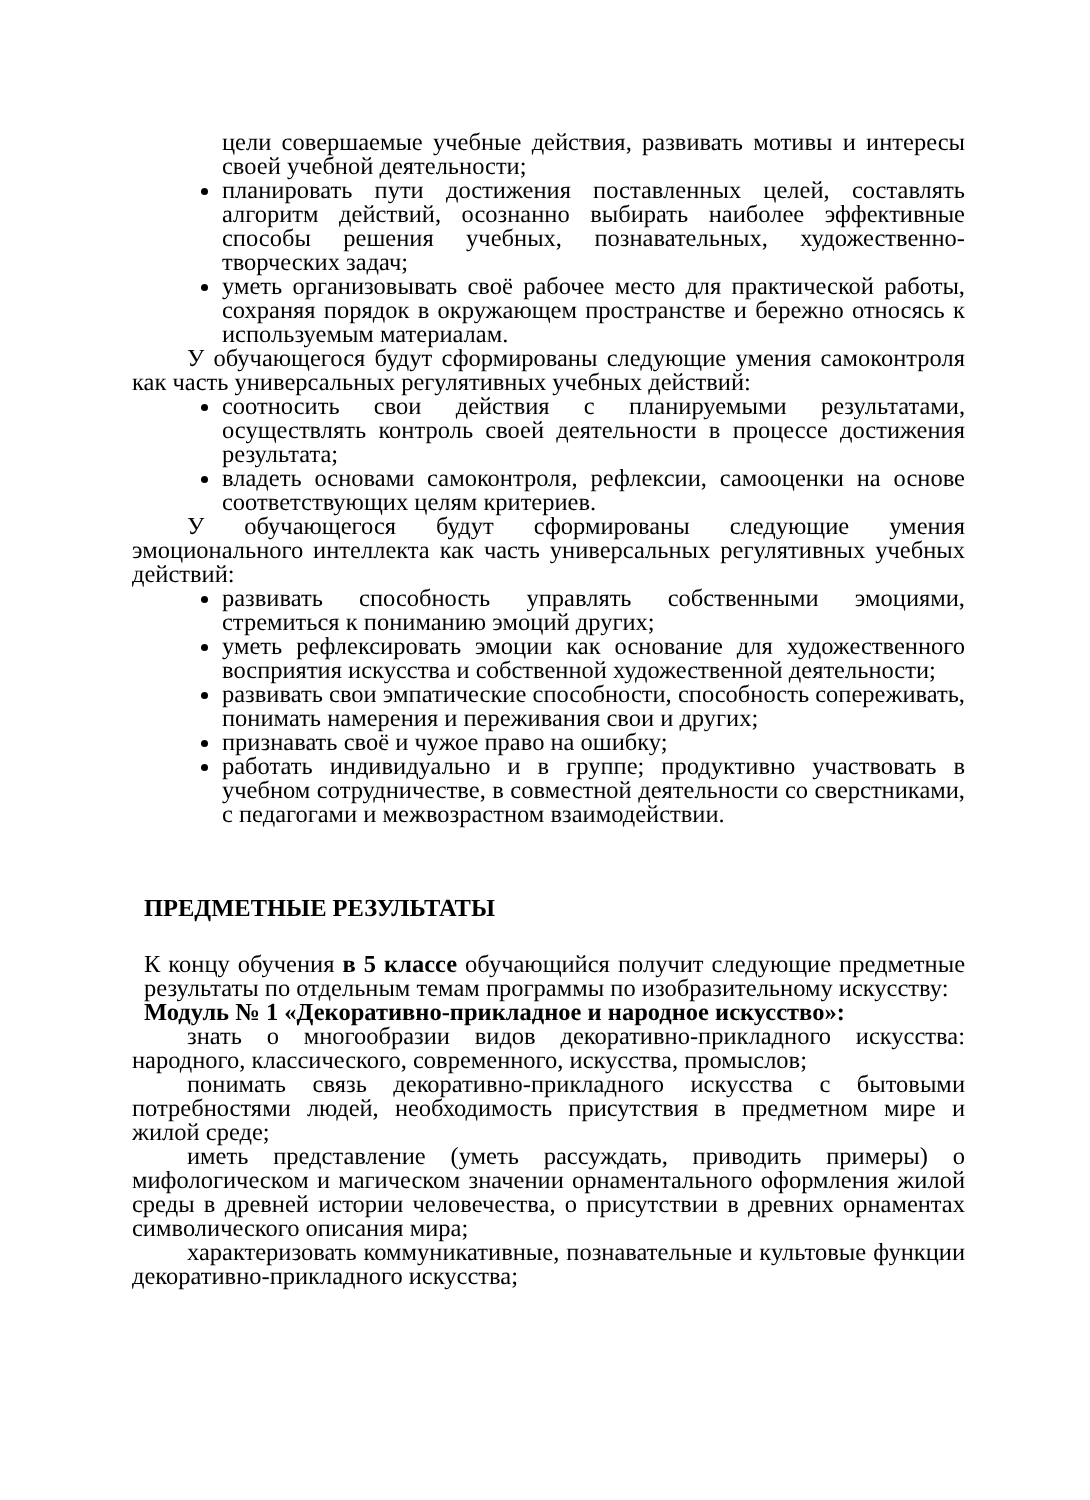цели совершаемые учебные действия, развивать мотивы и интересы своей учебной деятельности;
планировать пути достижения поставленных целей, составлять алгоритм действий, осознанно выбирать наиболее эффективные способы решения учебных, познавательных, художественно-творческих задач;
уметь организовывать своё рабочее место для практической работы, сохраняя порядок в окружающем пространстве и бережно относясь к используемым материалам.
У обучающегося будут сформированы следующие умения самоконтроля как часть универсальных регулятивных учебных действий:
соотносить свои действия с планируемыми результатами, осуществлять контроль своей деятельности в процессе достижения результата;
владеть основами самоконтроля, рефлексии, самооценки на основе соответствующих целям критериев.
У обучающегося будут сформированы следующие умения эмоционального интеллекта как часть универсальных регулятивных учебных действий:
развивать способность управлять собственными эмоциями, стремиться к пониманию эмоций других;
уметь рефлексировать эмоции как основание для художественного восприятия искусства и собственной художественной деятельности;
развивать свои эмпатические способности, способность сопереживать, понимать намерения и переживания свои и других;
признавать своё и чужое право на ошибку;
работать индивидуально и в группе; продуктивно участвовать в учебном сотрудничестве, в совместной деятельности со сверстниками, с педагогами и межвозрастном взаимодействии.
ПРЕДМЕТНЫЕ РЕЗУЛЬТАТЫ
К концу обучения в 5 классе обучающийся получит следующие предметные результаты по отдельным темам программы по изобразительному искусству:
Модуль № 1 «Декоративно-прикладное и народное искусство»:
знать о многообразии видов декоративно-прикладного искусства: народного, классического, современного, искусства, промыслов;
понимать связь декоративно-прикладного искусства с бытовыми потребностями людей, необходимость присутствия в предметном мире и жилой среде;
иметь представление (уметь рассуждать, приводить примеры) о мифологическом и магическом значении орнаментального оформления жилой среды в древней истории человечества, о присутствии в древних орнаментах символического описания мира;
характеризовать коммуникативные, познавательные и культовые функции декоративно-прикладного искусства;